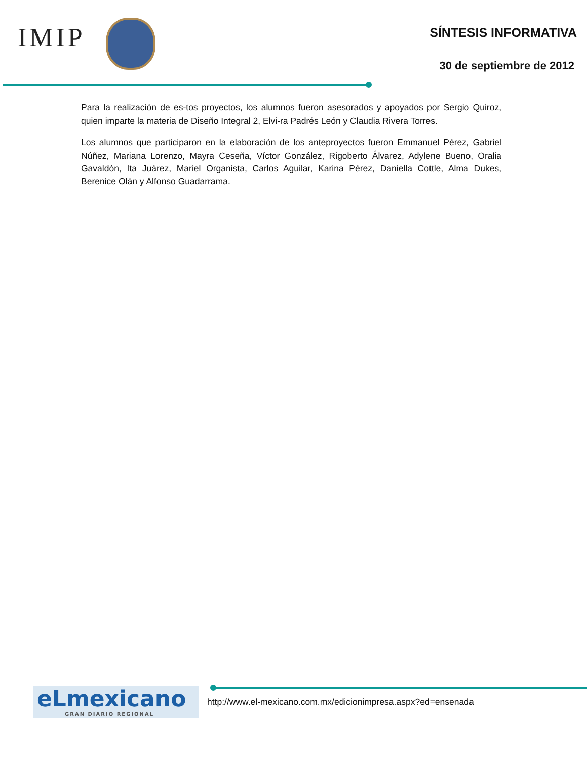IMIP
SÍNTESIS INFORMATIVA
30 de septiembre de 2012
Para la realización de es-tos proyectos, los alumnos fueron asesorados y apoyados por Sergio Quiroz, quien imparte la materia de Diseño Integral 2, Elvi-ra Padrés León y Claudia Rivera Torres.
Los alumnos que participaron en la elaboración de los anteproyectos fueron Emmanuel Pérez, Gabriel Núñez, Mariana Lorenzo, Mayra Ceseña, Víctor González, Rigoberto Álvarez, Adylene Bueno, Oralia Gavaldón, Ita Juárez, Mariel Organista, Carlos Aguilar, Karina Pérez, Daniella Cottle, Alma Dukes, Berenice Olán y Alfonso Guadarrama.
eLmexicano
GRAN DIARIO REGIONAL
http://www.el-mexicano.com.mx/edicionimpresa.aspx?ed=ensenada